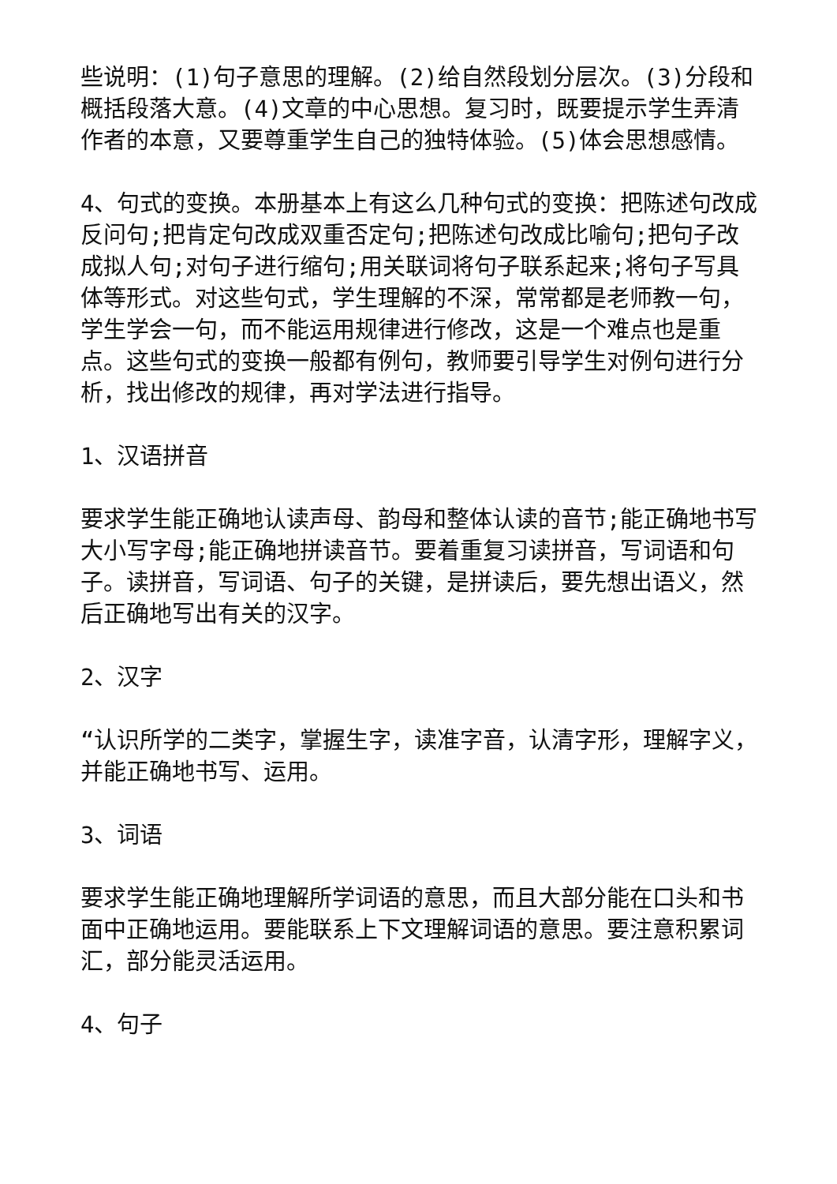些说明：(1)句子意思的理解。(2)给自然段划分层次。(3)分段和概括段落大意。(4)文章的中心思想。复习时，既要提示学生弄清作者的本意，又要尊重学生自己的独特体验。(5)体会思想感情。
4、句式的变换。本册基本上有这么几种句式的变换：把陈述句改成反问句;把肯定句改成双重否定句;把陈述句改成比喻句;把句子改成拟人句;对句子进行缩句;用关联词将句子联系起来;将句子写具体等形式。对这些句式，学生理解的不深，常常都是老师教一句，学生学会一句，而不能运用规律进行修改，这是一个难点也是重点。这些句式的变换一般都有例句，教师要引导学生对例句进行分析，找出修改的规律，再对学法进行指导。
1、汉语拼音
要求学生能正确地认读声母、韵母和整体认读的音节;能正确地书写大小写字母;能正确地拼读音节。要着重复习读拼音，写词语和句子。读拼音，写词语、句子的关键，是拼读后，要先想出语义，然后正确地写出有关的汉字。
2、汉字
“认识所学的二类字，掌握生字，读准字音，认清字形，理解字义，并能正确地书写、运用。
3、词语
要求学生能正确地理解所学词语的意思，而且大部分能在口头和书面中正确地运用。要能联系上下文理解词语的意思。要注意积累词汇，部分能灵活运用。
4、句子